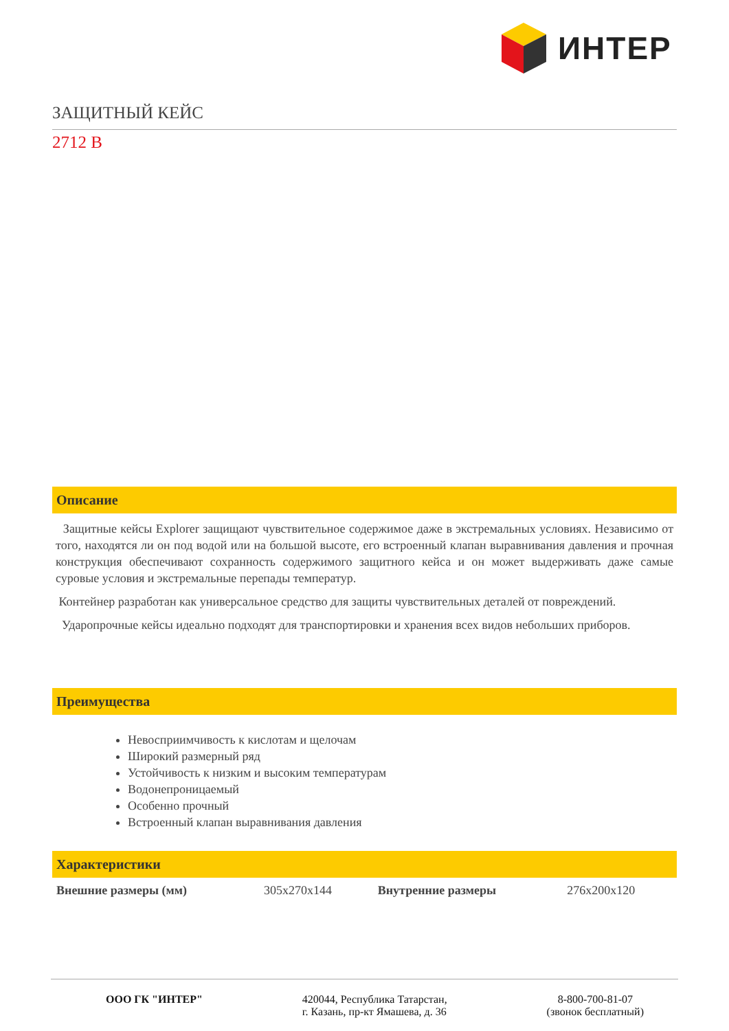ИНТЕР
ЗАЩИТНЫЙ КЕЙС
2712 B
Описание
Защитные кейсы Explorer защищают чувствительное содержимое даже в экстремальных условиях. Независимо от того, находятся ли он под водой или на большой высоте, его встроенный клапан выравнивания давления и прочная конструкция обеспечивают сохранность содержимого защитного кейса и он может выдерживать даже самые суровые условия и экстремальные перепады температур.
Контейнер разработан как универсальное средство для защиты чувствительных деталей от повреждений.
Ударопрочные кейсы идеально подходят для транспортировки и хранения всех видов небольших приборов.
Преимущества
Невосприимчивость к кислотам и щелочам
Широкий размерный ряд
Устойчивость к низким и высоким температурам
Водонепроницаемый
Особенно прочный
Встроенный клапан выравнивания давления
Характеристики
| Внешние размеры (мм) | 305x270x144 | Внутренние размеры | 276x200x120 |
ООО ГК "ИНТЕР" 420044, Республика Татарстан,
г. Казань, пр-кт Ямашева, д. 36
8-800-700-81-07
(звонок бесплатный)